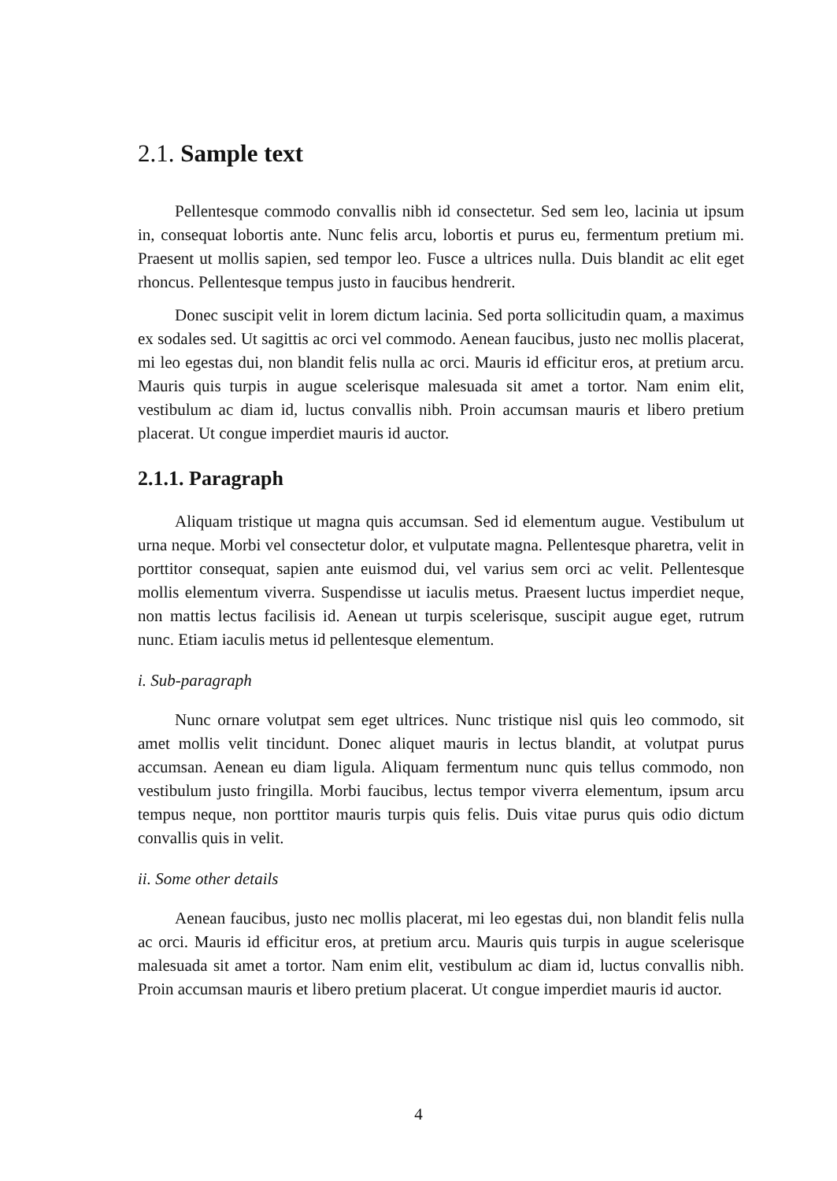2.1. Sample text
Pellentesque commodo convallis nibh id consectetur. Sed sem leo, lacinia ut ipsum in, consequat lobortis ante. Nunc felis arcu, lobortis et purus eu, fermentum pretium mi. Praesent ut mollis sapien, sed tempor leo. Fusce a ultrices nulla. Duis blandit ac elit eget rhoncus. Pellentesque tempus justo in faucibus hendrerit.
Donec suscipit velit in lorem dictum lacinia. Sed porta sollicitudin quam, a maximus ex sodales sed. Ut sagittis ac orci vel commodo. Aenean faucibus, justo nec mollis placerat, mi leo egestas dui, non blandit felis nulla ac orci. Mauris id efficitur eros, at pretium arcu. Mauris quis turpis in augue scelerisque malesuada sit amet a tortor. Nam enim elit, vestibulum ac diam id, luctus convallis nibh. Proin accumsan mauris et libero pretium placerat. Ut congue imperdiet mauris id auctor.
2.1.1. Paragraph
Aliquam tristique ut magna quis accumsan. Sed id elementum augue. Vestibulum ut urna neque. Morbi vel consectetur dolor, et vulputate magna. Pellentesque pharetra, velit in porttitor consequat, sapien ante euismod dui, vel varius sem orci ac velit. Pellentesque mollis elementum viverra. Suspendisse ut iaculis metus. Praesent luctus imperdiet neque, non mattis lectus facilisis id. Aenean ut turpis scelerisque, suscipit augue eget, rutrum nunc. Etiam iaculis metus id pellentesque elementum.
i. Sub-paragraph
Nunc ornare volutpat sem eget ultrices. Nunc tristique nisl quis leo commodo, sit amet mollis velit tincidunt. Donec aliquet mauris in lectus blandit, at volutpat purus accumsan. Aenean eu diam ligula. Aliquam fermentum nunc quis tellus commodo, non vestibulum justo fringilla. Morbi faucibus, lectus tempor viverra elementum, ipsum arcu tempus neque, non porttitor mauris turpis quis felis. Duis vitae purus quis odio dictum convallis quis in velit.
ii. Some other details
Aenean faucibus, justo nec mollis placerat, mi leo egestas dui, non blandit felis nulla ac orci. Mauris id efficitur eros, at pretium arcu. Mauris quis turpis in augue scelerisque malesuada sit amet a tortor. Nam enim elit, vestibulum ac diam id, luctus convallis nibh. Proin accumsan mauris et libero pretium placerat. Ut congue imperdiet mauris id auctor.
4